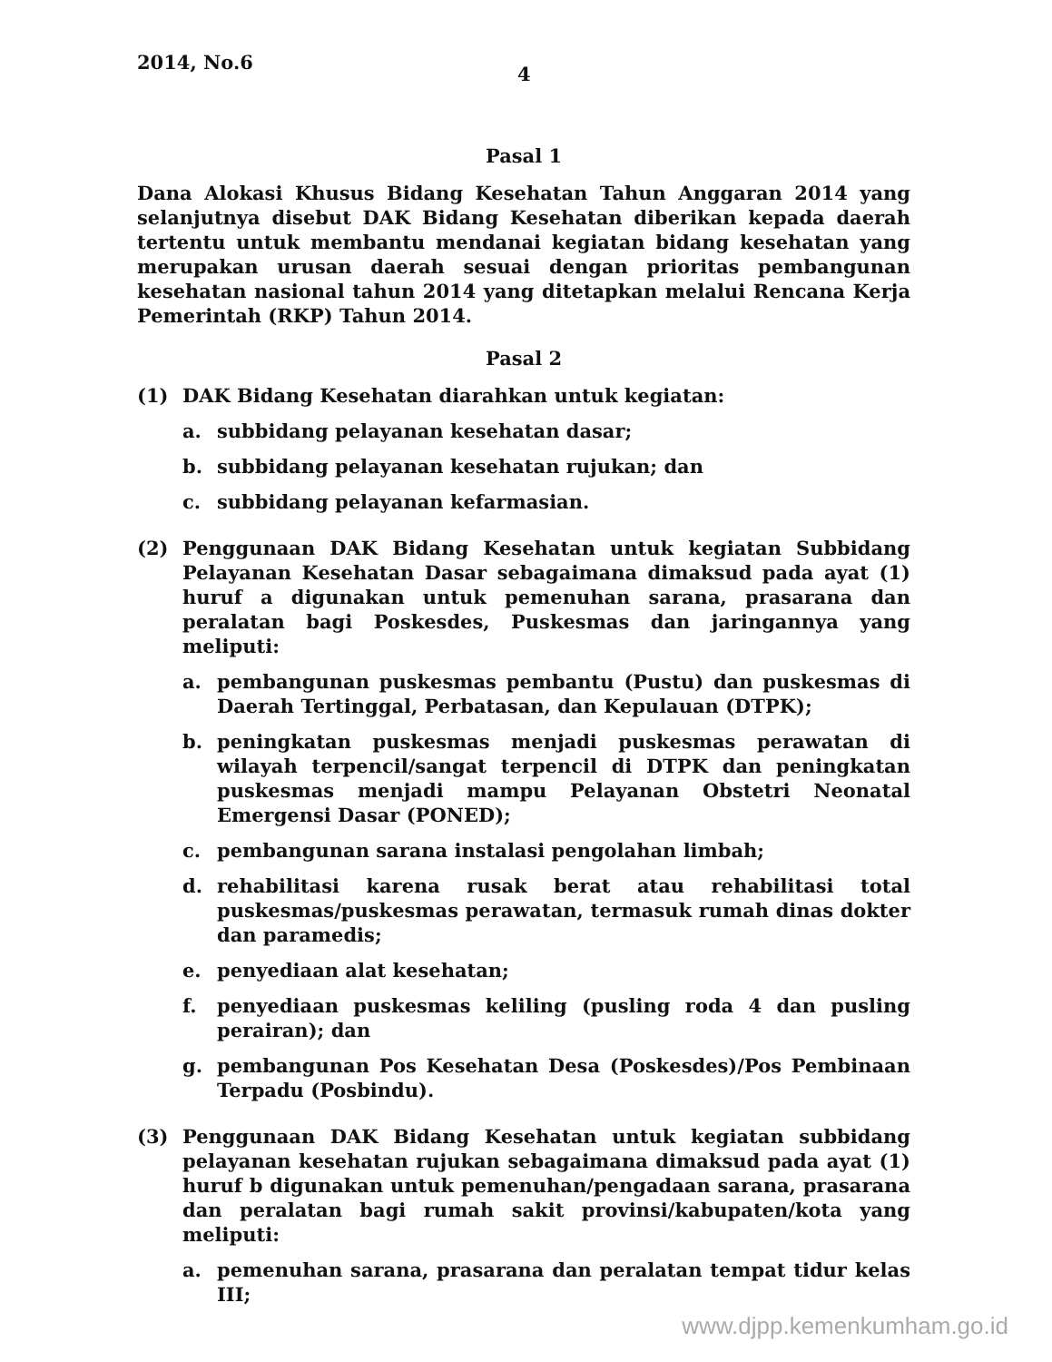2014, No.6
4
Pasal 1
Dana Alokasi Khusus Bidang Kesehatan Tahun Anggaran 2014 yang selanjutnya disebut DAK Bidang Kesehatan diberikan kepada daerah tertentu untuk membantu mendanai kegiatan bidang kesehatan yang merupakan urusan daerah sesuai dengan prioritas pembangunan kesehatan nasional tahun 2014 yang ditetapkan melalui Rencana Kerja Pemerintah (RKP) Tahun 2014.
Pasal 2
(1) DAK Bidang Kesehatan diarahkan untuk kegiatan:
a. subbidang pelayanan kesehatan dasar;
b. subbidang pelayanan kesehatan rujukan; dan
c. subbidang pelayanan kefarmasian.
(2) Penggunaan DAK Bidang Kesehatan untuk kegiatan Subbidang Pelayanan Kesehatan Dasar sebagaimana dimaksud pada ayat (1) huruf a digunakan untuk pemenuhan sarana, prasarana dan peralatan bagi Poskesdes, Puskesmas dan jaringannya yang meliputi:
a. pembangunan puskesmas pembantu (Pustu) dan puskesmas di Daerah Tertinggal, Perbatasan, dan Kepulauan (DTPK);
b. peningkatan puskesmas menjadi puskesmas perawatan di wilayah terpencil/sangat terpencil di DTPK dan peningkatan puskesmas menjadi mampu Pelayanan Obstetri Neonatal Emergensi Dasar (PONED);
c. pembangunan sarana instalasi pengolahan limbah;
d. rehabilitasi karena rusak berat atau rehabilitasi total puskesmas/puskesmas perawatan, termasuk rumah dinas dokter dan paramedis;
e. penyediaan alat kesehatan;
f. penyediaan puskesmas keliling (pusling roda 4 dan pusling perairan); dan
g. pembangunan Pos Kesehatan Desa (Poskesdes)/Pos Pembinaan Terpadu (Posbindu).
(3) Penggunaan DAK Bidang Kesehatan untuk kegiatan subbidang pelayanan kesehatan rujukan sebagaimana dimaksud pada ayat (1) huruf b digunakan untuk pemenuhan/pengadaan sarana, prasarana dan peralatan bagi rumah sakit provinsi/kabupaten/kota yang meliputi:
a. pemenuhan sarana, prasarana dan peralatan tempat tidur kelas III;
www.djpp.kemenkumham.go.id